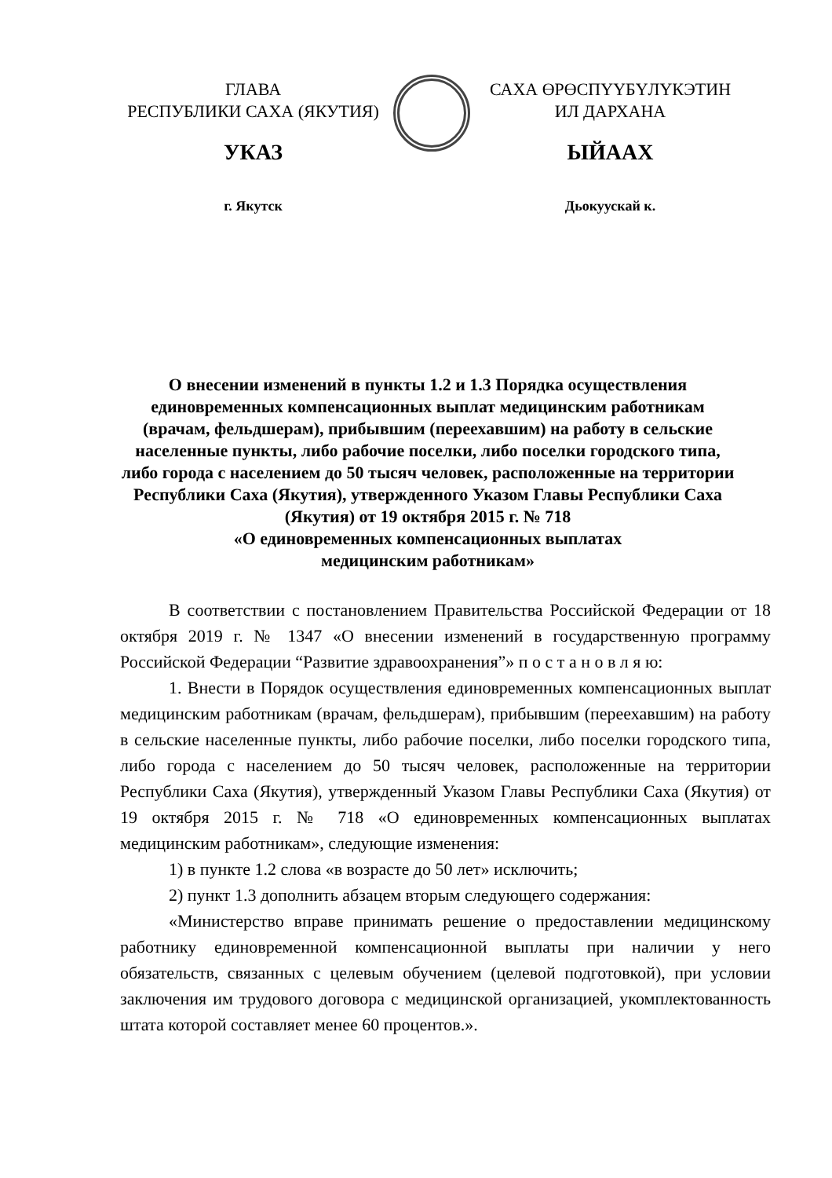ГЛАВА
РЕСПУБЛИКИ САХА (ЯКУТИЯ)
УКАЗ
г. Якутск
САХА ӨРӨСПҮҮБҮЛҮКЭТИН
ИЛ ДАРХАНА
ЫЙААХ
Дьокуускай к.
О внесении изменений в пункты 1.2 и 1.3 Порядка осуществления единовременных компенсационных выплат медицинским работникам (врачам, фельдшерам), прибывшим (переехавшим) на работу в сельские населенные пункты, либо рабочие поселки, либо поселки городского типа, либо города с населением до 50 тысяч человек, расположенные на территории Республики Саха (Якутия), утвержденного Указом Главы Республики Саха (Якутия) от 19 октября 2015 г. № 718
«О единовременных компенсационных выплатах
медицинским работникам»
В соответствии с постановлением Правительства Российской Федерации от 18 октября 2019 г. № 1347 «О внесении изменений в государственную программу Российской Федерации “Развитие здравоохранения”» п о с т а н о в л я ю:
1. Внести в Порядок осуществления единовременных компенсационных выплат медицинским работникам (врачам, фельдшерам), прибывшим (переехавшим) на работу в сельские населенные пункты, либо рабочие поселки, либо поселки городского типа, либо города с населением до 50 тысяч человек, расположенные на территории Республики Саха (Якутия), утвержденный Указом Главы Республики Саха (Якутия) от 19 октября 2015 г. № 718 «О единовременных компенсационных выплатах медицинским работникам», следующие изменения:
1) в пункте 1.2 слова «в возрасте до 50 лет» исключить;
2) пункт 1.3 дополнить абзацем вторым следующего содержания:
«Министерство вправе принимать решение о предоставлении медицинскому работнику единовременной компенсационной выплаты при наличии у него обязательств, связанных с целевым обучением (целевой подготовкой), при условии заключения им трудового договора с медицинской организацией, укомплектованность штата которой составляет менее 60 процентов.».